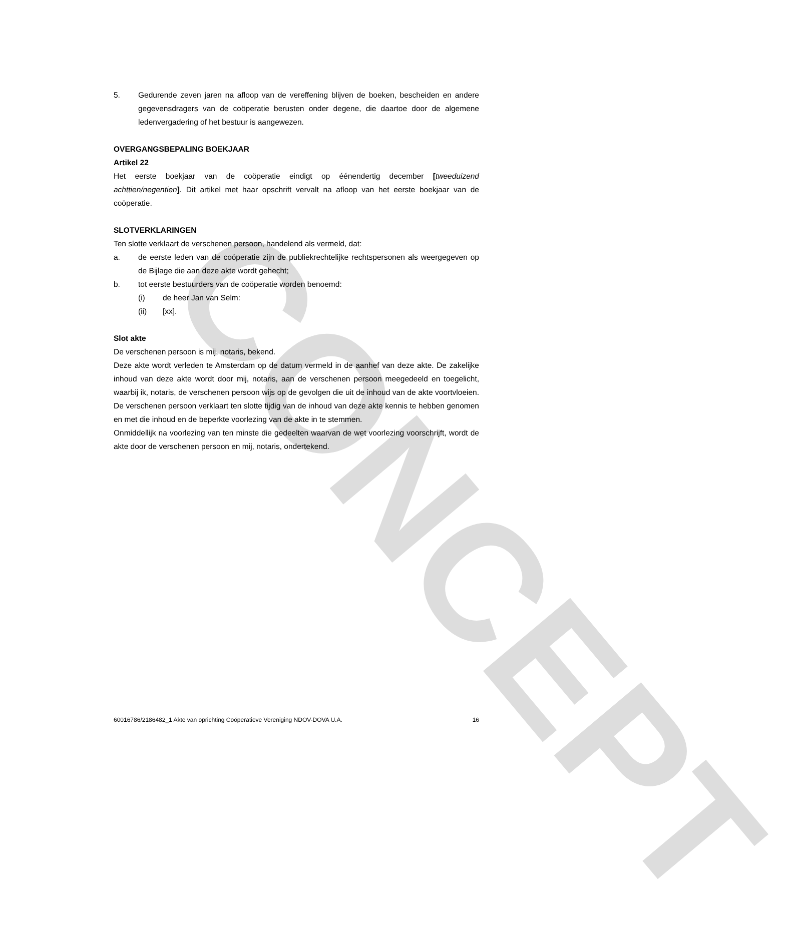CONCEPT
5. Gedurende zeven jaren na afloop van de vereffening blijven de boeken, bescheiden en andere gegevensdragers van de coöperatie berusten onder degene, die daartoe door de algemene ledenvergadering of het bestuur is aangewezen.
OVERGANGSBEPALING BOEKJAAR
Artikel 22
Het eerste boekjaar van de coöperatie eindigt op éénendertig december [tweeduizend achttien/negentien]. Dit artikel met haar opschrift vervalt na afloop van het eerste boekjaar van de coöperatie.
SLOTVERKLARINGEN
Ten slotte verklaart de verschenen persoon, handelend als vermeld, dat:
a. de eerste leden van de coöperatie zijn de publiekrechtelijke rechtspersonen als weergegeven op de Bijlage die aan deze akte wordt gehecht;
b. tot eerste bestuurders van de coöperatie worden benoemd:
(i) de heer Jan van Selm:
(ii) [xx].
Slot akte
De verschenen persoon is mij, notaris, bekend.
Deze akte wordt verleden te Amsterdam op de datum vermeld in de aanhef van deze akte. De zakelijke inhoud van deze akte wordt door mij, notaris, aan de verschenen persoon meegedeeld en toegelicht, waarbij ik, notaris, de verschenen persoon wijs op de gevolgen die uit de inhoud van de akte voortvloeien. De verschenen persoon verklaart ten slotte tijdig van de inhoud van deze akte kennis te hebben genomen en met die inhoud en de beperkte voorlezing van de akte in te stemmen.
Onmiddellijk na voorlezing van ten minste die gedeelten waarvan de wet voorlezing voorschrijft, wordt de akte door de verschenen persoon en mij, notaris, ondertekend.
60016786/2186482_1 Akte van oprichting Coöperatieve Vereniging NDOV-DOVA U.A. 16